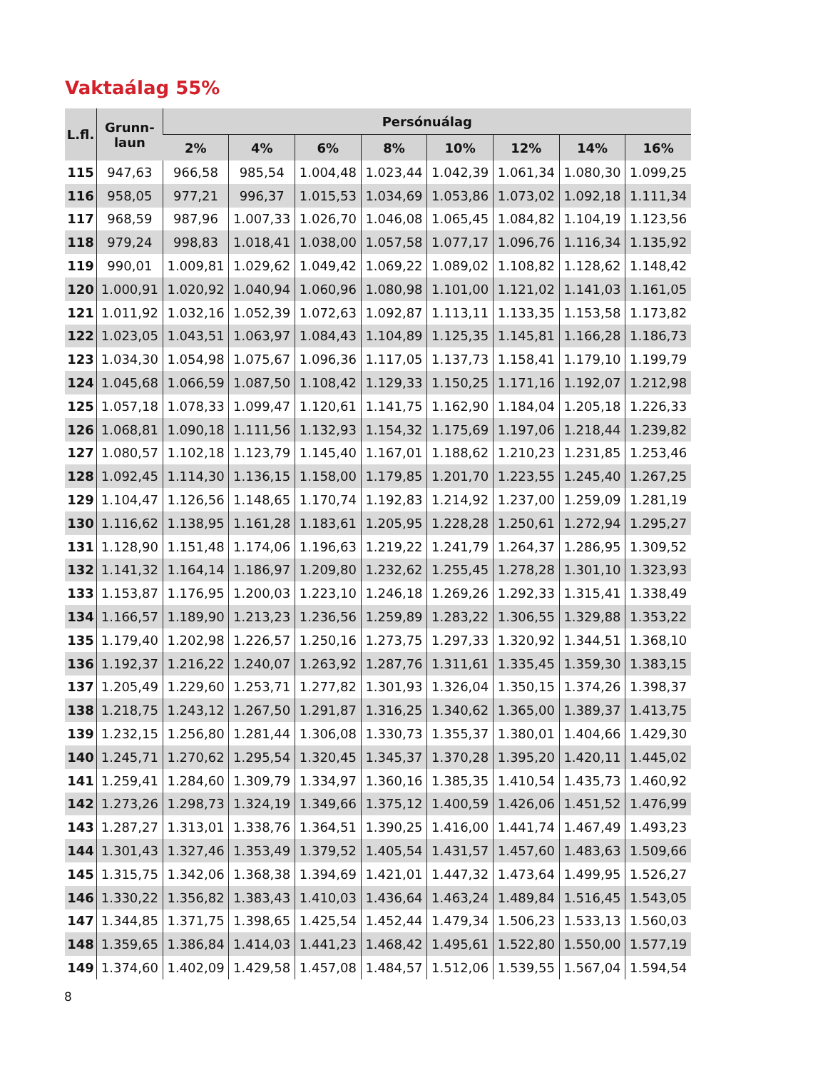Vaktaálag 55%
| L.fl. | Grunn- laun | Persónuálag | | | | | | | |
| --- | --- | --- | --- | --- | --- | --- | --- | --- | --- |
| | | 2% | 4% | 6% | 8% | 10% | 12% | 14% | 16% |
| 115 | 947,63 | 966,58 | 985,54 | 1.004,48 | 1.023,44 | 1.042,39 | 1.061,34 | 1.080,30 | 1.099,25 |
| 116 | 958,05 | 977,21 | 996,37 | 1.015,53 | 1.034,69 | 1.053,86 | 1.073,02 | 1.092,18 | 1.111,34 |
| 117 | 968,59 | 987,96 | 1.007,33 | 1.026,70 | 1.046,08 | 1.065,45 | 1.084,82 | 1.104,19 | 1.123,56 |
| 118 | 979,24 | 998,83 | 1.018,41 | 1.038,00 | 1.057,58 | 1.077,17 | 1.096,76 | 1.116,34 | 1.135,92 |
| 119 | 990,01 | 1.009,81 | 1.029,62 | 1.049,42 | 1.069,22 | 1.089,02 | 1.108,82 | 1.128,62 | 1.148,42 |
| 120 | 1.000,91 | 1.020,92 | 1.040,94 | 1.060,96 | 1.080,98 | 1.101,00 | 1.121,02 | 1.141,03 | 1.161,05 |
| 121 | 1.011,92 | 1.032,16 | 1.052,39 | 1.072,63 | 1.092,87 | 1.113,11 | 1.133,35 | 1.153,58 | 1.173,82 |
| 122 | 1.023,05 | 1.043,51 | 1.063,97 | 1.084,43 | 1.104,89 | 1.125,35 | 1.145,81 | 1.166,28 | 1.186,73 |
| 123 | 1.034,30 | 1.054,98 | 1.075,67 | 1.096,36 | 1.117,05 | 1.137,73 | 1.158,41 | 1.179,10 | 1.199,79 |
| 124 | 1.045,68 | 1.066,59 | 1.087,50 | 1.108,42 | 1.129,33 | 1.150,25 | 1.171,16 | 1.192,07 | 1.212,98 |
| 125 | 1.057,18 | 1.078,33 | 1.099,47 | 1.120,61 | 1.141,75 | 1.162,90 | 1.184,04 | 1.205,18 | 1.226,33 |
| 126 | 1.068,81 | 1.090,18 | 1.111,56 | 1.132,93 | 1.154,32 | 1.175,69 | 1.197,06 | 1.218,44 | 1.239,82 |
| 127 | 1.080,57 | 1.102,18 | 1.123,79 | 1.145,40 | 1.167,01 | 1.188,62 | 1.210,23 | 1.231,85 | 1.253,46 |
| 128 | 1.092,45 | 1.114,30 | 1.136,15 | 1.158,00 | 1.179,85 | 1.201,70 | 1.223,55 | 1.245,40 | 1.267,25 |
| 129 | 1.104,47 | 1.126,56 | 1.148,65 | 1.170,74 | 1.192,83 | 1.214,92 | 1.237,00 | 1.259,09 | 1.281,19 |
| 130 | 1.116,62 | 1.138,95 | 1.161,28 | 1.183,61 | 1.205,95 | 1.228,28 | 1.250,61 | 1.272,94 | 1.295,27 |
| 131 | 1.128,90 | 1.151,48 | 1.174,06 | 1.196,63 | 1.219,22 | 1.241,79 | 1.264,37 | 1.286,95 | 1.309,52 |
| 132 | 1.141,32 | 1.164,14 | 1.186,97 | 1.209,80 | 1.232,62 | 1.255,45 | 1.278,28 | 1.301,10 | 1.323,93 |
| 133 | 1.153,87 | 1.176,95 | 1.200,03 | 1.223,10 | 1.246,18 | 1.269,26 | 1.292,33 | 1.315,41 | 1.338,49 |
| 134 | 1.166,57 | 1.189,90 | 1.213,23 | 1.236,56 | 1.259,89 | 1.283,22 | 1.306,55 | 1.329,88 | 1.353,22 |
| 135 | 1.179,40 | 1.202,98 | 1.226,57 | 1.250,16 | 1.273,75 | 1.297,33 | 1.320,92 | 1.344,51 | 1.368,10 |
| 136 | 1.192,37 | 1.216,22 | 1.240,07 | 1.263,92 | 1.287,76 | 1.311,61 | 1.335,45 | 1.359,30 | 1.383,15 |
| 137 | 1.205,49 | 1.229,60 | 1.253,71 | 1.277,82 | 1.301,93 | 1.326,04 | 1.350,15 | 1.374,26 | 1.398,37 |
| 138 | 1.218,75 | 1.243,12 | 1.267,50 | 1.291,87 | 1.316,25 | 1.340,62 | 1.365,00 | 1.389,37 | 1.413,75 |
| 139 | 1.232,15 | 1.256,80 | 1.281,44 | 1.306,08 | 1.330,73 | 1.355,37 | 1.380,01 | 1.404,66 | 1.429,30 |
| 140 | 1.245,71 | 1.270,62 | 1.295,54 | 1.320,45 | 1.345,37 | 1.370,28 | 1.395,20 | 1.420,11 | 1.445,02 |
| 141 | 1.259,41 | 1.284,60 | 1.309,79 | 1.334,97 | 1.360,16 | 1.385,35 | 1.410,54 | 1.435,73 | 1.460,92 |
| 142 | 1.273,26 | 1.298,73 | 1.324,19 | 1.349,66 | 1.375,12 | 1.400,59 | 1.426,06 | 1.451,52 | 1.476,99 |
| 143 | 1.287,27 | 1.313,01 | 1.338,76 | 1.364,51 | 1.390,25 | 1.416,00 | 1.441,74 | 1.467,49 | 1.493,23 |
| 144 | 1.301,43 | 1.327,46 | 1.353,49 | 1.379,52 | 1.405,54 | 1.431,57 | 1.457,60 | 1.483,63 | 1.509,66 |
| 145 | 1.315,75 | 1.342,06 | 1.368,38 | 1.394,69 | 1.421,01 | 1.447,32 | 1.473,64 | 1.499,95 | 1.526,27 |
| 146 | 1.330,22 | 1.356,82 | 1.383,43 | 1.410,03 | 1.436,64 | 1.463,24 | 1.489,84 | 1.516,45 | 1.543,05 |
| 147 | 1.344,85 | 1.371,75 | 1.398,65 | 1.425,54 | 1.452,44 | 1.479,34 | 1.506,23 | 1.533,13 | 1.560,03 |
| 148 | 1.359,65 | 1.386,84 | 1.414,03 | 1.441,23 | 1.468,42 | 1.495,61 | 1.522,80 | 1.550,00 | 1.577,19 |
| 149 | 1.374,60 | 1.402,09 | 1.429,58 | 1.457,08 | 1.484,57 | 1.512,06 | 1.539,55 | 1.567,04 | 1.594,54 |
8